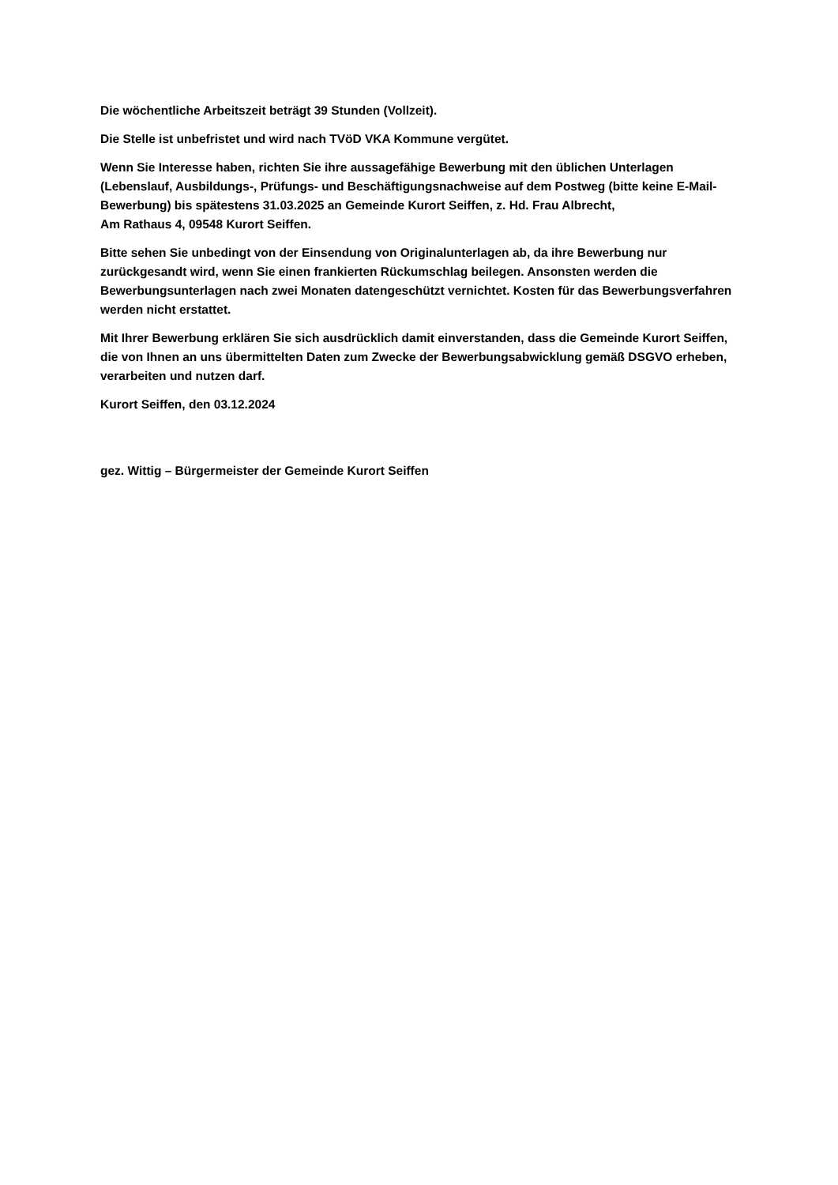Die wöchentliche Arbeitszeit beträgt 39 Stunden (Vollzeit).
Die Stelle ist unbefristet und wird nach TVöD VKA Kommune vergütet.
Wenn Sie Interesse haben, richten Sie ihre aussagefähige Bewerbung mit den üblichen Unterlagen (Lebenslauf, Ausbildungs-, Prüfungs- und Beschäftigungsnachweise auf dem Postweg (bitte keine E-Mail-Bewerbung) bis spätestens 31.03.2025 an Gemeinde Kurort Seiffen, z. Hd. Frau Albrecht,
Am Rathaus 4, 09548 Kurort Seiffen.
Bitte sehen Sie unbedingt von der Einsendung von Originalunterlagen ab, da ihre Bewerbung nur zurückgesandt wird, wenn Sie einen frankierten Rückumschlag beilegen. Ansonsten werden die Bewerbungsunterlagen nach zwei Monaten datengeschützt vernichtet. Kosten für das Bewerbungsverfahren werden nicht erstattet.
Mit Ihrer Bewerbung erklären Sie sich ausdrücklich damit einverstanden, dass die Gemeinde Kurort Seiffen, die von Ihnen an uns übermittelten Daten zum Zwecke der Bewerbungsabwicklung gemäß DSGVO erheben, verarbeiten und nutzen darf.
Kurort Seiffen, den 03.12.2024
gez. Wittig – Bürgermeister der Gemeinde Kurort Seiffen